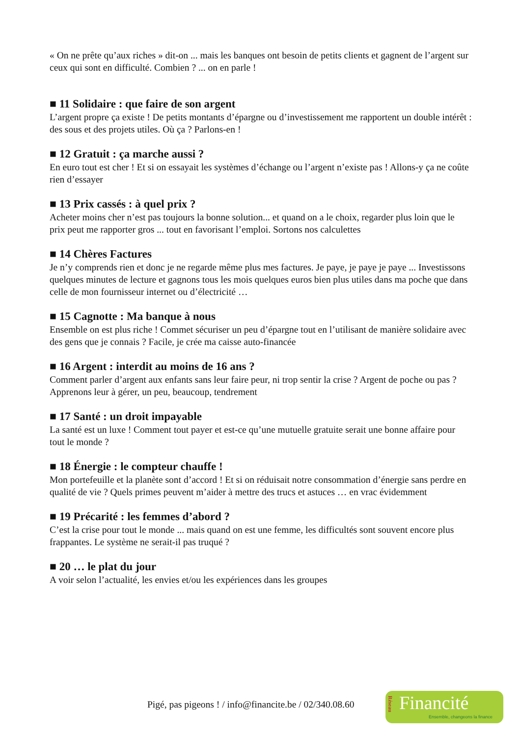« On ne prête qu’aux riches » dit-on ... mais les banques ont besoin de petits clients et gagnent de l’argent sur ceux qui sont en difficulté. Combien ? ... on en parle !
■ 11 Solidaire : que faire de son argent
L’argent propre ça existe ! De petits montants d’épargne ou d’investissement me rapportent un double intérêt : des sous et des projets utiles. Où ça ? Parlons-en !
■ 12 Gratuit : ça marche aussi ?
En euro tout est cher ! Et si on essayait les systèmes d’échange ou l’argent n’existe pas ! Allons-y ça ne coûte rien d’essayer
■ 13 Prix cassés : à quel prix ?
Acheter moins cher n’est pas toujours la bonne solution... et quand on a le choix, regarder plus loin que le prix peut me rapporter gros ... tout en favorisant l’emploi. Sortons nos calculettes
■ 14 Chères Factures
Je n’y comprends rien et donc je ne regarde même plus mes factures. Je paye, je paye je paye ... Investissons quelques minutes de lecture et gagnons tous les mois quelques euros bien plus utiles dans ma poche que dans celle de mon fournisseur internet ou d’électricité …
■ 15 Cagnotte : Ma banque à nous
Ensemble on est plus riche ! Commet sécuriser un peu d’épargne tout en l’utilisant de manière solidaire avec des gens que je connais ? Facile, je crée ma caisse auto-financée
■ 16 Argent : interdit au moins de 16 ans ?
Comment parler d’argent aux enfants sans leur faire peur, ni trop sentir la crise ? Argent de poche ou pas ? Apprenons leur à gérer, un peu, beaucoup, tendrement
■ 17 Santé : un droit impayable
La santé est un luxe ! Comment tout payer et est-ce qu’une mutuelle gratuite serait une bonne affaire pour tout le monde ?
■ 18 Énergie : le compteur chauffe !
Mon portefeuille et la planète sont d’accord ! Et si on réduisait notre consommation d’énergie sans perdre en qualité de vie ? Quels primes peuvent m’aider à mettre des trucs et astuces … en vrac évidemment
■ 19 Précarité : les femmes d’abord ?
C’est la crise pour tout le monde ... mais quand on est une femme, les difficultés sont souvent encore plus frappantes. Le système ne serait-il pas truqué ?
■ 20 … le plat du jour
A voir selon l’actualité, les envies et/ou les expériences dans les groupes
Pigé, pas pigeons ! / info@financite.be / 02/340.08.60
Réseau
Financité
Ensemble, changeons la finance